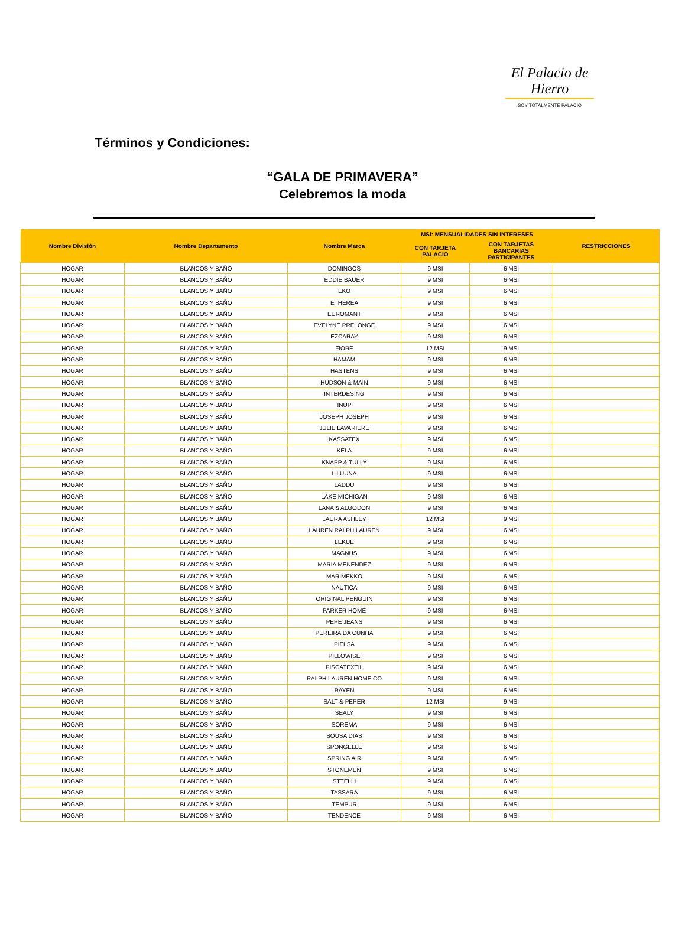El Palacio de Hierro
SOY TOTALMENTE PALACIO
Términos y Condiciones:
“GALA DE PRIMAVERA”
Celebremos la moda
| Nombre División | Nombre Departamento | Nombre Marca | MSI: MENSUALIDADES SIN INTERESES | | RESTRICCIONES |
| --- | --- | --- | --- | --- | --- |
| | | | CON TARJETA PALACIO | CON TARJETAS BANCARIAS PARTICIPANTES | |
| HOGAR | BLANCOS Y BAÑO | DOMINGOS | 9 MSI | 6 MSI | |
| HOGAR | BLANCOS Y BAÑO | EDDIE BAUER | 9 MSI | 6 MSI | |
| HOGAR | BLANCOS Y BAÑO | EKO | 9 MSI | 6 MSI | |
| HOGAR | BLANCOS Y BAÑO | ETHEREA | 9 MSI | 6 MSI | |
| HOGAR | BLANCOS Y BAÑO | EUROMANT | 9 MSI | 6 MSI | |
| HOGAR | BLANCOS Y BAÑO | EVELYNE PRELONGE | 9 MSI | 6 MSI | |
| HOGAR | BLANCOS Y BAÑO | EZCARAY | 9 MSI | 6 MSI | |
| HOGAR | BLANCOS Y BAÑO | FIORE | 12 MSI | 9 MSI | |
| HOGAR | BLANCOS Y BAÑO | HAMAM | 9 MSI | 6 MSI | |
| HOGAR | BLANCOS Y BAÑO | HASTENS | 9 MSI | 6 MSI | |
| HOGAR | BLANCOS Y BAÑO | HUDSON & MAIN | 9 MSI | 6 MSI | |
| HOGAR | BLANCOS Y BAÑO | INTERDESING | 9 MSI | 6 MSI | |
| HOGAR | BLANCOS Y BAÑO | INUP | 9 MSI | 6 MSI | |
| HOGAR | BLANCOS Y BAÑO | JOSEPH JOSEPH | 9 MSI | 6 MSI | |
| HOGAR | BLANCOS Y BAÑO | JULIE LAVARIERE | 9 MSI | 6 MSI | |
| HOGAR | BLANCOS Y BAÑO | KASSATEX | 9 MSI | 6 MSI | |
| HOGAR | BLANCOS Y BAÑO | KELA | 9 MSI | 6 MSI | |
| HOGAR | BLANCOS Y BAÑO | KNAPP & TULLY | 9 MSI | 6 MSI | |
| HOGAR | BLANCOS Y BAÑO | L LUUNA | 9 MSI | 6 MSI | |
| HOGAR | BLANCOS Y BAÑO | LADDU | 9 MSI | 6 MSI | |
| HOGAR | BLANCOS Y BAÑO | LAKE MICHIGAN | 9 MSI | 6 MSI | |
| HOGAR | BLANCOS Y BAÑO | LANA & ALGODON | 9 MSI | 6 MSI | |
| HOGAR | BLANCOS Y BAÑO | LAURA ASHLEY | 12 MSI | 9 MSI | |
| HOGAR | BLANCOS Y BAÑO | LAUREN RALPH LAUREN | 9 MSI | 6 MSI | |
| HOGAR | BLANCOS Y BAÑO | LEKUE | 9 MSI | 6 MSI | |
| HOGAR | BLANCOS Y BAÑO | MAGNUS | 9 MSI | 6 MSI | |
| HOGAR | BLANCOS Y BAÑO | MARIA MENENDEZ | 9 MSI | 6 MSI | |
| HOGAR | BLANCOS Y BAÑO | MARIMEKKO | 9 MSI | 6 MSI | |
| HOGAR | BLANCOS Y BAÑO | NAUTICA | 9 MSI | 6 MSI | |
| HOGAR | BLANCOS Y BAÑO | ORIGINAL PENGUIN | 9 MSI | 6 MSI | |
| HOGAR | BLANCOS Y BAÑO | PARKER HOME | 9 MSI | 6 MSI | |
| HOGAR | BLANCOS Y BAÑO | PEPE JEANS | 9 MSI | 6 MSI | |
| HOGAR | BLANCOS Y BAÑO | PEREIRA DA CUNHA | 9 MSI | 6 MSI | |
| HOGAR | BLANCOS Y BAÑO | PIELSA | 9 MSI | 6 MSI | |
| HOGAR | BLANCOS Y BAÑO | PILLOWISE | 9 MSI | 6 MSI | |
| HOGAR | BLANCOS Y BAÑO | PISCATEXTIL | 9 MSI | 6 MSI | |
| HOGAR | BLANCOS Y BAÑO | RALPH LAUREN HOME CO | 9 MSI | 6 MSI | |
| HOGAR | BLANCOS Y BAÑO | RAYEN | 9 MSI | 6 MSI | |
| HOGAR | BLANCOS Y BAÑO | SALT & PEPER | 12 MSI | 9 MSI | |
| HOGAR | BLANCOS Y BAÑO | SEALY | 9 MSI | 6 MSI | |
| HOGAR | BLANCOS Y BAÑO | SOREMA | 9 MSI | 6 MSI | |
| HOGAR | BLANCOS Y BAÑO | SOUSA DIAS | 9 MSI | 6 MSI | |
| HOGAR | BLANCOS Y BAÑO | SPONGELLE | 9 MSI | 6 MSI | |
| HOGAR | BLANCOS Y BAÑO | SPRING AIR | 9 MSI | 6 MSI | |
| HOGAR | BLANCOS Y BAÑO | STONEMEN | 9 MSI | 6 MSI | |
| HOGAR | BLANCOS Y BAÑO | STTELLI | 9 MSI | 6 MSI | |
| HOGAR | BLANCOS Y BAÑO | TASSARA | 9 MSI | 6 MSI | |
| HOGAR | BLANCOS Y BAÑO | TEMPUR | 9 MSI | 6 MSI | |
| HOGAR | BLANCOS Y BAÑO | TENDENCE | 9 MSI | 6 MSI | |